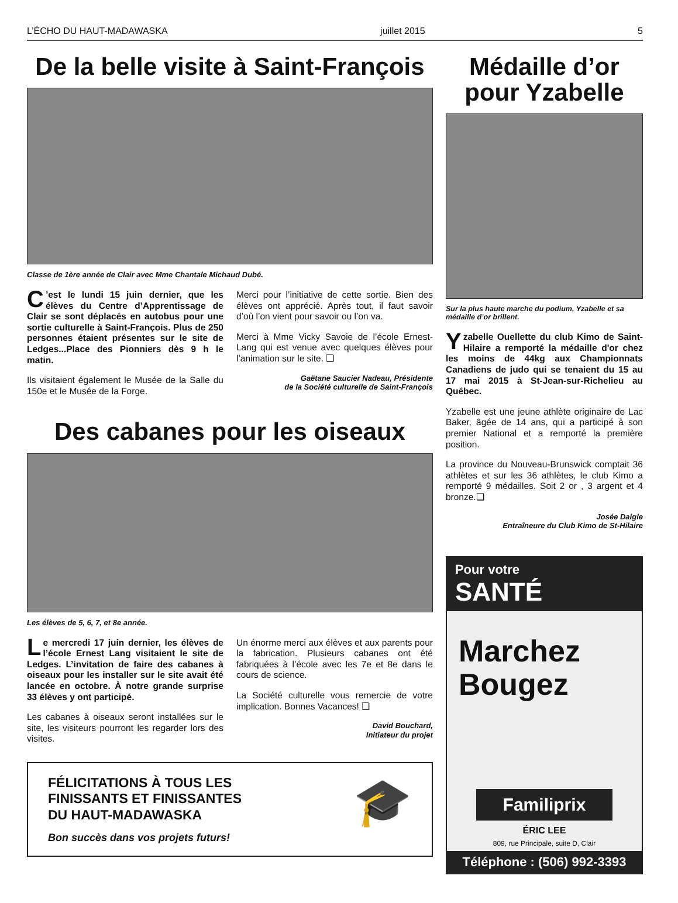L’ÉCHO DU HAUT-MADAWASKA juillet 2015 5
De la belle visite à Saint-François
Classe de 1ère année de Clair avec Mme Chantale Michaud Dubé.
C’est le lundi 15 juin dernier, que les élèves du Centre d’Apprentissage de Clair se sont déplacés en autobus pour une sortie culturelle à Saint-François. Plus de 250 personnes étaient présentes sur le site de Ledges...Place des Pionniers dès 9 h le matin.
Ils visitaient également le Musée de la Salle du 150e et le Musée de la Forge.
Merci pour l’initiative de cette sortie. Bien des élèves ont apprécié. Après tout, il faut savoir d’où l’on vient pour savoir ou l’on va.
Merci à Mme Vicky Savoie de l’école Ernest-Lang qui est venue avec quelques élèves pour l’animation sur le site. ❏
Gaëtane Saucier Nadeau, Présidente
de la Société culturelle de Saint-François
Des cabanes pour les oiseaux
Les élèves de 5, 6, 7, et 8e année.
Le mercredi 17 juin dernier, les élèves de l’école Ernest Lang visitaient le site de Ledges. L’invitation de faire des cabanes à oiseaux pour les installer sur le site avait été lancée en octobre. À notre grande surprise 33 élèves y ont participé.
Les cabanes à oiseaux seront installées sur le site, les visiteurs pourront les regarder lors des visites.
Un énorme merci aux élèves et aux parents pour la fabrication. Plusieurs cabanes ont été fabriquées à l’école avec les 7e et 8e dans le cours de science.
La Société culturelle vous remercie de votre implication. Bonnes Vacances! ❏
David Bouchard,
Initiateur du projet
FÉLICITATIONS À TOUS LES
FINISSANTS ET FINISSANTES
DU HAUT-MADAWASKA
Bon succès dans vos projets futurs!
🎓
Médaille d’or pour Yzabelle
Sur la plus haute marche du podium, Yzabelle et sa médaille d’or brillent.
Yzabelle Ouellette du club Kimo de Saint-Hilaire a remporté la médaille d'or chez les moins de 44kg aux Championnats Canadiens de judo qui se tenaient du 15 au 17 mai 2015 à St-Jean-sur-Richelieu au Québec.
Yzabelle est une jeune athlète originaire de Lac Baker, âgée de 14 ans, qui a participé à son premier National et a remporté la première position.
La province du Nouveau-Brunswick comptait 36 athlètes et sur les 36 athlètes, le club Kimo a remporté 9 médailles. Soit 2 or , 3 argent et 4 bronze.❏
Josée Daigle
Entraîneure du Club Kimo de St-Hilaire
Pour votre
SANTÉ
Marchez
Bougez
Familiprix
ÉRIC LEE
809, rue Principale, suite D, Clair
Téléphone : (506) 992-3393